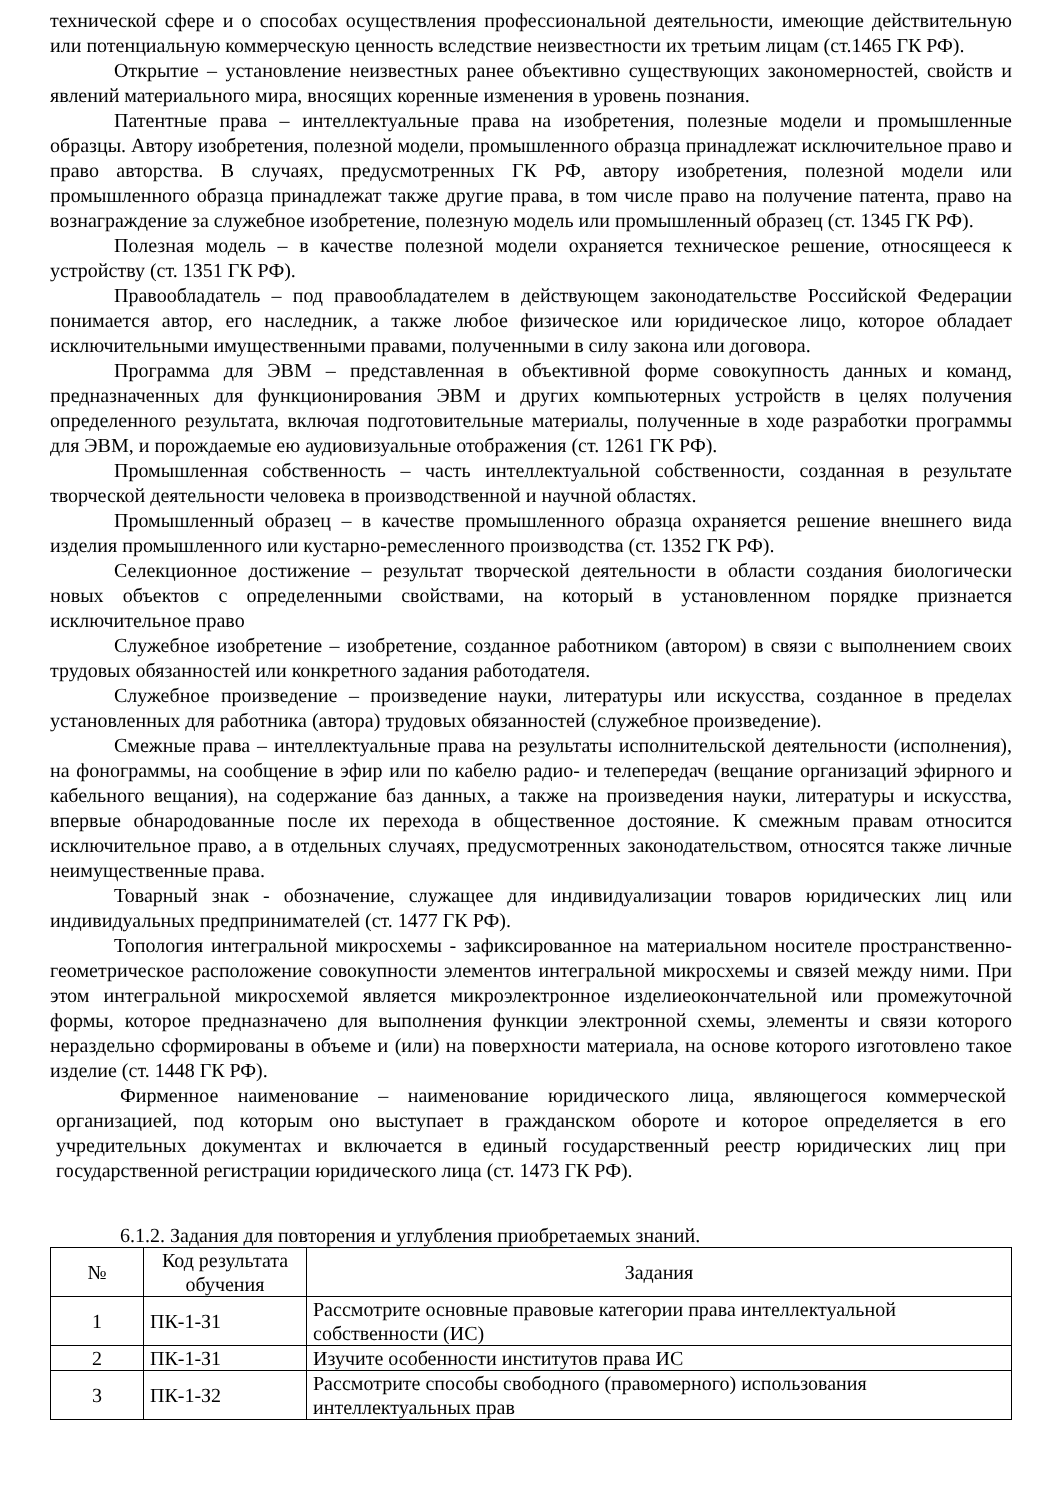технической сфере и о способах осуществления профессиональной деятельности, имеющие действительную или потенциальную коммерческую ценность вследствие неизвестности их третьим лицам (ст.1465 ГК РФ).
Открытие – установление неизвестных ранее объективно существующих закономерностей, свойств и явлений материального мира, вносящих коренные изменения в уровень познания.
Патентные права – интеллектуальные права на изобретения, полезные модели и промышленные образцы. Автору изобретения, полезной модели, промышленного образца принадлежат исключительное право и право авторства. В случаях, предусмотренных ГК РФ, автору изобретения, полезной модели или промышленного образца принадлежат также другие права, в том числе право на получение патента, право на вознаграждение за служебное изобретение, полезную модель или промышленный образец (ст. 1345 ГК РФ).
Полезная модель – в качестве полезной модели охраняется техническое решение, относящееся к устройству (ст. 1351 ГК РФ).
Правообладатель – под правообладателем в действующем законодательстве Российской Федерации понимается автор, его наследник, а также любое физическое или юридическое лицо, которое обладает исключительными имущественными правами, полученными в силу закона или договора.
Программа для ЭВМ – представленная в объективной форме совокупность данных и команд, предназначенных для функционирования ЭВМ и других компьютерных устройств в целях получения определенного результата, включая подготовительные материалы, полученные в ходе разработки программы для ЭВМ, и порождаемые ею аудиовизуальные отображения (ст. 1261 ГК РФ).
Промышленная собственность – часть интеллектуальной собственности, созданная в результате творческой деятельности человека в производственной и научной областях.
Промышленный образец – в качестве промышленного образца охраняется решение внешнего вида изделия промышленного или кустарно-ремесленного производства (ст. 1352 ГК РФ).
Селекционное достижение – результат творческой деятельности в области создания биологически новых объектов с определенными свойствами, на который в установленном порядке признается исключительное право
Служебное изобретение – изобретение, созданное работником (автором) в связи с выполнением своих трудовых обязанностей или конкретного задания работодателя.
Служебное произведение – произведение науки, литературы или искусства, созданное в пределах установленных для работника (автора) трудовых обязанностей (служебное произведение).
Смежные права – интеллектуальные права на результаты исполнительской деятельности (исполнения), на фонограммы, на сообщение в эфир или по кабелю радио- и телепередач (вещание организаций эфирного и кабельного вещания), на содержание баз данных, а также на произведения науки, литературы и искусства, впервые обнародованные после их перехода в общественное достояние. К смежным правам относится исключительное право, а в отдельных случаях, предусмотренных законодательством, относятся также личные неимущественные права.
Товарный знак - обозначение, служащее для индивидуализации товаров юридических лиц или индивидуальных предпринимателей (ст. 1477 ГК РФ).
Топология интегральной микросхемы - зафиксированное на материальном носителе пространственно-геометрическое расположение совокупности элементов интегральной микросхемы и связей между ними. При этом интегральной микросхемой является микроэлектронное изделиеокончательной или промежуточной формы, которое предназначено для выполнения функции электронной схемы, элементы и связи которого нераздельно сформированы в объеме и (или) на поверхности материала, на основе которого изготовлено такое изделие (ст. 1448 ГК РФ).
Фирменное наименование – наименование юридического лица, являющегося коммерческой организацией, под которым оно выступает в гражданском обороте и которое определяется в его учредительных документах и включается в единый государственный реестр юридических лиц при государственной регистрации юридического лица (ст. 1473 ГК РФ).
6.1.2. Задания для повторения и углубления приобретаемых знаний.
| № | Код результата обучения | Задания |
| --- | --- | --- |
| 1 | ПК-1-З1 | Рассмотрите основные правовые категории права интеллектуальной собственности (ИС) |
| 2 | ПК-1-З1 | Изучите особенности институтов права ИС |
| 3 | ПК-1-З2 | Рассмотрите способы свободного (правомерного) использования интеллектуальных прав |